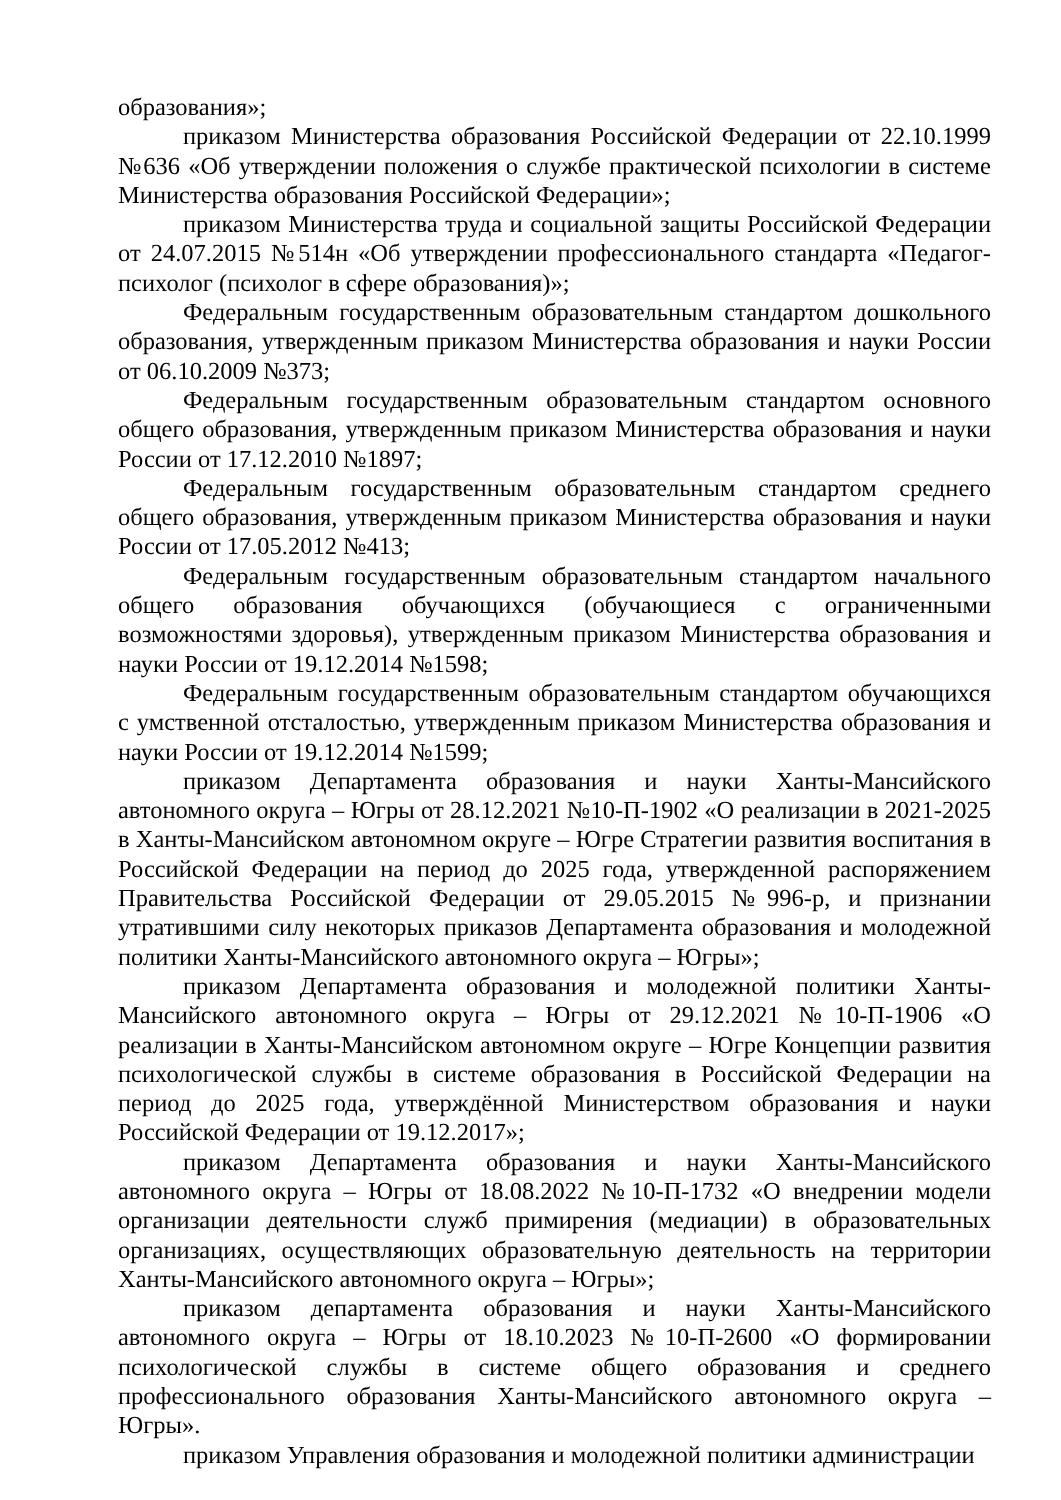образования»;
приказом Министерства образования Российской Федерации от 22.10.1999 №636 «Об утверждении положения о службе практической психологии в системе Министерства образования Российской Федерации»;
приказом Министерства труда и социальной защиты Российской Федерации от 24.07.2015 №514н «Об утверждении профессионального стандарта «Педагог-психолог (психолог в сфере образования)»;
Федеральным государственным образовательным стандартом дошкольного образования, утвержденным приказом Министерства образования и науки России от 06.10.2009 №373;
Федеральным государственным образовательным стандартом основного общего образования, утвержденным приказом Министерства образования и науки России от 17.12.2010 №1897;
Федеральным государственным образовательным стандартом среднего общего образования, утвержденным приказом Министерства образования и науки России от 17.05.2012 №413;
Федеральным государственным образовательным стандартом начального общего образования обучающихся (обучающиеся с ограниченными возможностями здоровья), утвержденным приказом Министерства образования и науки России от 19.12.2014 №1598;
Федеральным государственным образовательным стандартом обучающихся с умственной отсталостью, утвержденным приказом Министерства образования и науки России от 19.12.2014 №1599;
приказом Департамента образования и науки Ханты-Мансийского автономного округа – Югры от 28.12.2021 №10-П-1902 «О реализации в 2021-2025 в Ханты-Мансийском автономном округе – Югре Стратегии развития воспитания в Российской Федерации на период до 2025 года, утвержденной распоряжением Правительства Российской Федерации от 29.05.2015 №996-р, и признании утратившими силу некоторых приказов Департамента образования и молодежной политики Ханты-Мансийского автономного округа – Югры»;
приказом Департамента образования и молодежной политики Ханты-Мансийского автономного округа – Югры от 29.12.2021 №10-П-1906 «О реализации в Ханты-Мансийском автономном округе – Югре Концепции развития психологической службы в системе образования в Российской Федерации на период до 2025 года, утверждённой Министерством образования и науки Российской Федерации от 19.12.2017»;
приказом Департамента образования и науки Ханты-Мансийского автономного округа – Югры от 18.08.2022 №10-П-1732 «О внедрении модели организации деятельности служб примирения (медиации) в образовательных организациях, осуществляющих образовательную деятельность на территории Ханты-Мансийского автономного округа – Югры»;
приказом департамента образования и науки Ханты-Мансийского автономного округа – Югры от 18.10.2023 №10-П-2600 «О формировании психологической службы в системе общего образования и среднего профессионального образования Ханты-Мансийского автономного округа – Югры».
приказом Управления образования и молодежной политики администрации